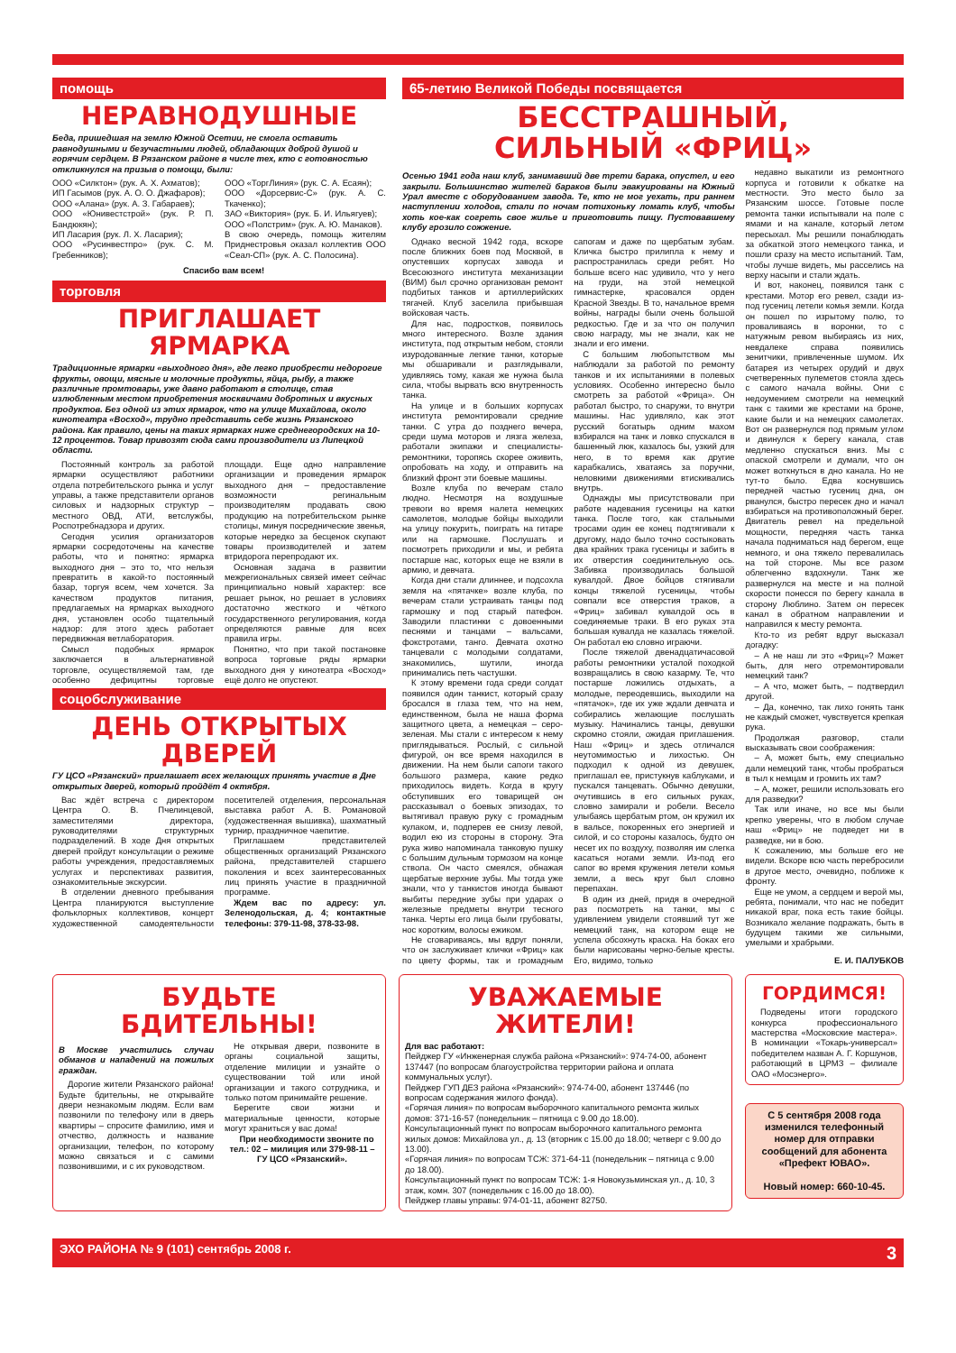помощь
НЕРАВНОДУШНЫЕ
Беда, пришедшая на землю Южной Осетии, не смогла оставить равнодушными и безучастными людей, обладающих доброй душой и горячим сердцем. В Рязанском районе в числе тех, кто с готовностью откликнулся на призыв о помощи, были:
ООО «Силктон» (рук. А. Х. Ахматов);
ИП Гасымов (рук. А. О. О. Джафаров);
ООО «Алана» (рук. А. З. Габараев);
ООО «Юнивестстрой» (рук. Р. П. Бандюкян);
ИП Ласария (рук. Л. Х. Ласария);
ООО «Русинвестпро» (рук. С. М. Гребенников);
ООО «ТоргЛиния» (рук. С. А. Есаян);
ООО «Дорсервис-С» (рук. А. С. Ткаченко);
ЗАО «Виктория» (рук. Б. И. Ильягуев);
ООО «Полстрим» (рук. А. Ю. Манаков).
В свою очередь, помощь жителям Приднестровья оказал коллектив ООО «Сеал-СП» (рук. А. С. Полосина).
Спасибо вам всем!
торговля
ПРИГЛАШАЕТ
ЯРМАРКА
Традиционные ярмарки «выходного дня», где легко приобрести недорогие фрукты, овощи, мясные и молочные продукты, яйца, рыбу, а также различные промтовары, уже давно работают в столице, став излюбленным местом приобретения москвичами добротных и вкусных продуктов. Без одной из этих ярмарок, что на улице Михайлова, около кинотеатра «Восход», трудно представить себе жизнь Рязанского района. Как правило, цены на таких ярмарках ниже среднегородских на 10-12 процентов. Товар привозят сюда сами производители из Липецкой области.
Постоянный контроль за работой ярмарки осуществляют работники отдела потребительского рынка и услуг управы, а также представители органов силовых и надзорных структур – местного ОВД, АТИ, ветслужбы, Роспотребнадзора и других.
Сегодня усилия организаторов ярмарки сосредоточены на качестве работы, что и понятно: ярмарка выходного дня – это то, что нельзя превратить в какой-то постоянный базар, торгуя всем, чем хочется. За качеством продуктов питания, предлагаемых на ярмарках выходного дня, установлен особо тщательный надзор: для этого здесь работает передвижная ветлаборатория.
Смысл подобных ярмарок заключается в альтернативной торговле, осуществляемой там, где особенно дефицитны торговые площади. Еще одно направление организации и проведения ярмарок выходного дня – предоставление возможности регинальным производителям продавать свою продукцию на потребительском рынке столицы, минуя посреднические звенья, которые нередко за бесценок скупают товары производителей и затем втридорога перепродают их.
Основная задача в развитии межрегиональных связей имеет сейчас принципиально новый характер: все решает рынок, но решает в условиях достаточно жесткого и чёткого государственного регулирования, когда определяются равные для всех правила игры.
Понятно, что при такой постановке вопроса торговые ряды ярмарки выходного дня у кинотеатра «Восход» ещё долго не опустеют.
соцобслуживание
ДЕНЬ ОТКРЫТЫХ
ДВЕРЕЙ
ГУ ЦСО «Рязанский» приглашает всех желающих принять участие в Дне открытых дверей, который пройдёт 4 октября.
Вас ждёт встреча с директором Центра О. В. Пчелинцевой, заместителями директора, руководителями структурных подразделений. В ходе Дня открытых дверей пройдут консультации о режиме работы учреждения, предоставляемых услугах и перспективах развития, ознакомительные экскурсии.
В отделении дневного пребывания Центра планируются выступление фольклорных коллективов, концерт художественной самодеятельности посетителей отделения, персональная выставка работ А. В. Романовой (художественная вышивка), шахматный турнир, праздничное чаепитие.
Приглашаем представителей общественных организаций Рязанского района, представителей старшего поколения и всех заинтересованных лиц принять участие в праздничной программе.
Ждем вас по адресу: ул. Зеленодольская, д. 4; контактные телефоны: 379-11-98, 378-33-98.
65-летию Великой Победы посвящается
БЕССТРАШНЫЙ,
СИЛЬНЫЙ «ФРИЦ»
Осенью 1941 года наш клуб, занимавший две трети барака, опустел, и его закрыли. Большинство жителей бараков были эвакуированы на Южный Урал вместе с оборудованием завода. Те, кто не мог уехать, при раннем наступлении холодов, стали по ночам потихоньку ломать клуб, чтобы хоть кое-как согреть свое жилье и приготовить пищу. Пустовавшему клубу грозило сожжение.
Однако весной 1942 года, вскоре после ближних боев под Москвой, в опустевших корпусах завода и Всесоюзного института механизации (ВИМ) был срочно организован ремонт подбитых танков и артиллерийских тягачей. Клуб заселила прибывшая войсковая часть.
Для нас, подростков, появилось много интересного. Возле здания института, под открытым небом, стояли изуродованные легкие танки, которые мы обшаривали и разглядывали, удивляясь тому, какая же нужна была сила, чтобы вырвать всю внутренность танка.
На улице и в больших корпусах института ремонтировали средние танки. С утра до позднего вечера, среди шума моторов и лязга железа, работали экипажи и специалисты-ремонтники, торопясь скорее оживить, опробовать на ходу, и отправить на близкий фронт эти боевые машины.
Возле клуба по вечерам стало людно. Несмотря на воздушные тревоги во время налета немецких самолетов, молодые бойцы выходили на улицу покурить, поиграть на гитаре или на гармошке. Послушать и посмотреть приходили и мы, и ребята постарше нас, которых еще не взяли в армию, и девчата.
Когда дни стали длиннее, и подсохла земля на «пятачке» возле клуба, по вечерам стали устраивать танцы под гармошку и под старый патефон. Заводили пластинки с довоенными песнями и танцами – вальсами, фокстротами, танго. Девчата охотно танцевали с молодыми солдатами, знакомились, шутили, иногда принимались петь частушки.
К этому времени года среди солдат появился один танкист, который сразу бросался в глаза тем, что на нем, единственном, была не наша форма защитного цвета, а немецкая – серо-зеленая. Мы стали с интересом к нему приглядываться. Рослый, с сильной фигурой, он все время находился в движении. На нем были сапоги такого большого размера, какие редко приходилось видеть. Когда в кругу обступивших его товарищей он рассказывал о боевых эпизодах, то вытягивал правую руку с громадным кулаком, и, подперев ее снизу левой, водил ею из стороны в сторону. Эта рука живо напоминала танковую пушку с большим дульным тормозом на конце ствола. Он часто смеялся, обнажая щербатые верхние зубы. Мы тогда уже знали, что у танкистов иногда бывают выбиты передние зубы при ударах о железные предметы внутри тесного танка. Черты его лица были грубоваты, нос коротким, волосы ежиком.
Не сговариваясь, мы вдруг поняли, что он заслуживает клички «Фриц» как по цвету формы, так и громадным сапогам и даже по щербатым зубам. Кличка быстро прилипла к нему и распространилась среди ребят. Но больше всего нас удивило, что у него на груди, на этой немецкой гимнастерке, красовался орден Красной Звезды. В то, начальное время войны, награды были очень большой редкостью. Где и за что он получил свою награду, мы не знали, как не знали и его имени.
С большим любопытством мы наблюдали за работой по ремонту танков и их испытаниями в полевых условиях. Особенно интересно было смотреть за работой «Фрица». Он работал быстро, то снаружи, то внутри машины. Нас удивляло, как этот русский богатырь одним махом взбирался на танк и ловко спускался в башенный люк, казалось бы, узкий для него, в то время как другие карабкались, хватаясь за поручни, неловкими движениями втискивались внутрь.
Однажды мы присутствовали при работе надевания гусеницы на катки танка. После того, как стальными тросами один ее конец подтягивали к другому, надо было точно состыковать два крайних трака гусеницы и забить в их отверстия соединительную ось. Забивка производилась большой кувалдой. Двое бойцов стягивали концы тяжелой гусеницы, чтобы совпали все отверстия траков, а «Фриц» забивал кувалдой ось в соединяемые траки. В его руках эта большая кувалда не казалась тяжелой. Он работал ею словно играючи.
После тяжелой двенадцатичасовой работы ремонтники усталой походкой возвращались в свою казарму. Те, что постарше ложились отдыхать, а молодые, переодевшись, выходили на «пятачок», где их уже ждали девчата и собирались желающие послушать музыку. Начинались танцы, девушки скромно стояли, ожидая приглашения. Наш «Фриц» и здесь отличался неутомимостью и лихостью. Он подходил к одной из девушек, приглашал ее, пристукнув каблуками, и пускался танцевать. Обычно девушки, очутившись в его сильных руках, словно замирали и робели. Весело улыбаясь щербатым ртом, он кружил их в вальсе, покоренных его энергией и силой, и со стороны казалось, будто он несет их по воздуху, позволяя им слегка касаться ногами земли. Из-под его сапог во время кружения летели комья земли, а весь круг был словно перепахан.
В один из дней, придя в очередной раз посмотреть на танки, мы с удивлением увидели стоявший тут же немецкий танк, на котором еще не успела обсохнуть краска. На боках его были нарисованы черно-белые кресты. Его, видимо, только
недавно выкатили из ремонтного корпуса и готовили к обкатке на местности. Это место было за Рязанским шоссе. Готовые после ремонта танки испытывали на поле с ямами и на канале, который летом пересыхал. Мы решили понаблюдать за обкаткой этого немецкого танка, и пошли сразу на место испытаний. Там, чтобы лучше видеть, мы расселись на верху насыпи и стали ждать.
И вот, наконец, появился танк с крестами. Мотор его ревел, сзади из-под гусениц летели комья земли. Когда он пошел по изрытому полю, то проваливаясь в воронки, то с натужным ревом выбираясь из них, невдалеке справа появились зенитчики, привлеченные шумом. Их батарея из четырех орудий и двух счетверенных пулеметов стояла здесь с самого начала войны. Они с недоумением смотрели на немецкий танк с такими же крестами на броне, какие были и на немецких самолетах. Вот он развернулся под прямым углом и двинулся к берегу канала, став медленно спускаться вниз. Мы с опаской смотрели и думали, что он может воткнуться в дно канала. Но не тут-то было. Едва коснувшись передней частью гусениц дна, он рванулся, быстро пересек дно и начал взбираться на противоположный берег. Двигатель ревел на предельной мощности, передняя часть танка начала подниматься над берегом, еще немного, и она тяжело перевалилась на той стороне. Мы все разом облегченно вздохнули. Танк же развернулся на месте и на полной скорости понесся по берегу канала в сторону Люблино. Затем он пересек канал в обратном направлении и направился к месту ремонта.
Кто-то из ребят вдруг высказал догадку:
– А не наш ли это «Фриц»? Может быть, для него отремонтировали немецкий танк?
– А что, может быть, – подтвердил другой.
– Да, конечно, так лихо гонять танк не каждый сможет, чувствуется крепкая рука.
Продолжая разговор, стали высказывать свои соображения:
– А, может быть, ему специально дали немецкий танк, чтобы пробраться в тыл к немцам и громить их там?
– А, может, решили использовать его для разведки?
Так или иначе, но все мы были крепко уверены, что в любом случае наш «Фриц» не подведет ни в разведке, ни в бою.
К сожалению, мы больше его не видели. Вскоре всю часть перебросили в другое место, очевидно, поближе к фронту.
Еще не умом, а сердцем и верой мы, ребята, понимали, что нас не победит никакой враг, пока есть такие бойцы. Возникало желание подражать, быть в будущем такими же сильными, умелыми и храбрыми.
Е. И. ПАЛУБКОВ
БУДЬТЕ
БДИТЕЛЬНЫ!
В Москве участились случаи обманов и нападений на пожилых граждан.
Дорогие жители Рязанского района! Будьте бдительны, не открывайте двери незнакомым людям. Если вам позвонили по телефону или в дверь квартиры – спросите фамилию, имя и отчество, должность и название организации, телефон, по которому можно связаться и с самими позвонившими, и с их руководством.
Не открывая двери, позвоните в органы социальной защиты, отделение милиции и узнайте о существовании той или иной организации и такого сотрудника, и только потом принимайте решение.
Берегите свои жизни и материальные ценности, которые могут храниться у вас дома!
При необходимости звоните по тел.: 02 – милиция или 379-98-11 – ГУ ЦСО «Рязанский».
УВАЖАЕМЫЕ
ЖИТЕЛИ!
Для вас работают:
Пейджер ГУ «Инженерная служба района «Рязанский»: 974-74-00, абонент 137447 (по вопросам благоустройства территории района и оплата коммунальных услуг).
Пейджер ГУП ДЕЗ района «Рязанский»: 974-74-00, абонент 137446 (по вопросам содержания жилого фонда).
«Горячая линия» по вопросам выборочного капитального ремонта жилых домов: 371-16-57 (понедельник – пятница с 9.00 до 18.00).
Консультационный пункт по вопросам выборочного капитального ремонта жилых домов: Михайлова ул., д. 13 (вторник с 15.00 до 18.00; четверг с 9.00 до 13.00).
«Горячая линия» по вопросам ТСЖ: 371-64-11 (понедельник – пятница с 9.00 до 18.00).
Консультационный пункт по вопросам ТСЖ: 1-я Новокузьминская ул., д. 10, 3 этаж, комн. 307 (понедельник с 16.00 до 18.00).
Пейджер главы управы: 974-01-11, абонент 82750.
ГОРДИМСЯ!
Подведены итоги городского конкурса профессионального мастерства «Московские мастера». В номинации «Токарь-универсал» победителем назван А. Г. Коршунов, работающий в ЦРМЗ – филиале ОАО «Мосэнерго».
С 5 сентября 2008 года изменился телефонный номер для отправки сообщений для абонента «Префект ЮВАО».
Новый номер: 660-10-45.
ЭХО РАЙОНА № 9 (101) сентябрь 2008 г. 3